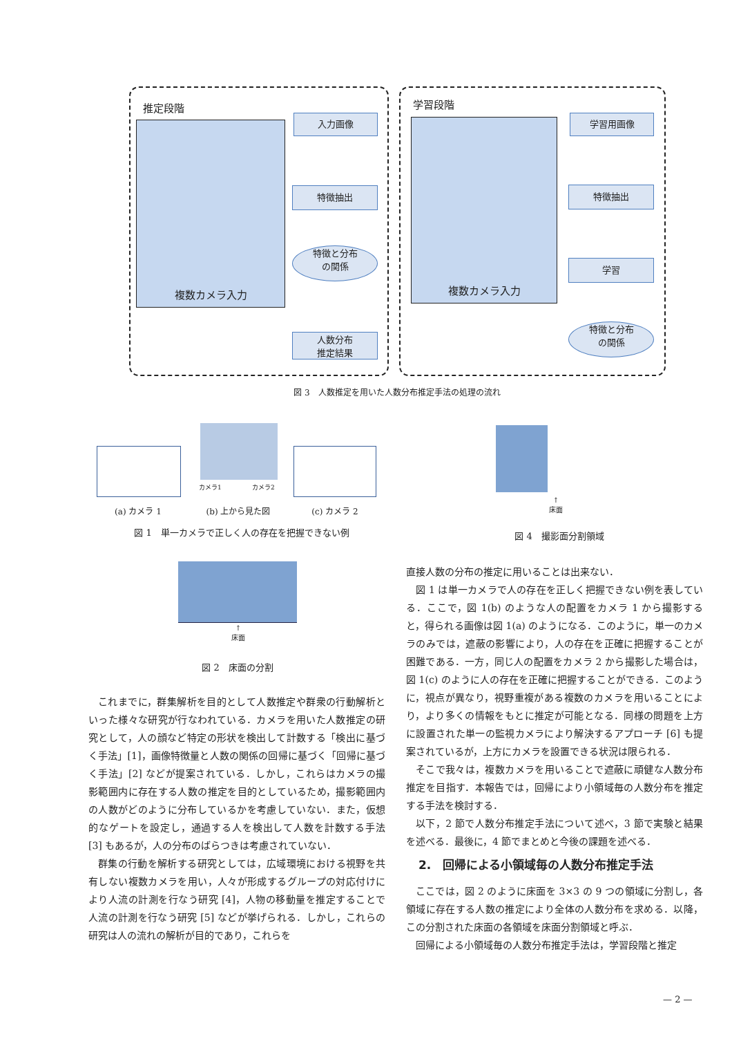推定段階 学習段階
複数カメラ入力 複数カメラ入力
入力画像
特徴抽出
特徴と分布
の関係
人数分布
推定結果
学習用画像
特徴抽出
学習
特徴と分布
の関係
図 3　人数推定を用いた人数分布推定手法の処理の流れ
カメラ1 カメラ2
(a) カメラ 1 (b) 上から見た図 (c) カメラ 2
図 1　単一カメラで正しく人の存在を把握できない例
↑
床面
図 2　床面の分割
↑
床面
図 4　撮影面分割領域
これまでに，群集解析を目的として人数推定や群衆の行動解析といった様々な研究が行なわれている．カメラを用いた人数推定の研究として，人の顔など特定の形状を検出して計数する「検出に基づく手法」[1]，画像特徴量と人数の関係の回帰に基づく「回帰に基づく手法」[2] などが提案されている．しかし，これらはカメラの撮影範囲内に存在する人数の推定を目的としているため，撮影範囲内の人数がどのように分布しているかを考慮していない．また，仮想的なゲートを設定し，通過する人を検出して人数を計数する手法 [3] もあるが，人の分布のばらつきは考慮されていない．
群集の行動を解析する研究としては，広域環境における視野を共有しない複数カメラを用い，人々が形成するグループの対応付けにより人流の計測を行なう研究 [4]，人物の移動量を推定することで人流の計測を行なう研究 [5] などが挙げられる．しかし，これらの研究は人の流れの解析が目的であり，これらを
直接人数の分布の推定に用いることは出来ない．
図 1 は単一カメラで人の存在を正しく把握できない例を表している．ここで，図 1(b) のような人の配置をカメラ 1 から撮影すると，得られる画像は図 1(a) のようになる．このように，単一のカメラのみでは，遮蔽の影響により，人の存在を正確に把握することが困難である．一方，同じ人の配置をカメラ 2 から撮影した場合は，図 1(c) のように人の存在を正確に把握することができる．このように，視点が異なり，視野重複がある複数のカメラを用いることにより，より多くの情報をもとに推定が可能となる．同様の問題を上方に設置された単一の監視カメラにより解決するアプローチ [6] も提案されているが，上方にカメラを設置できる状況は限られる．
そこで我々は，複数カメラを用いることで遮蔽に頑健な人数分布推定を目指す．本報告では，回帰により小領域毎の人数分布を推定する手法を検討する．
以下，2 節で人数分布推定手法について述べ，3 節で実験と結果を述べる．最後に，4 節でまとめと今後の課題を述べる．
2.　回帰による小領域毎の人数分布推定手法
ここでは，図 2 のように床面を 3×3 の 9 つの領域に分割し，各領域に存在する人数の推定により全体の人数分布を求める．以降，この分割された床面の各領域を床面分割領域と呼ぶ．
回帰による小領域毎の人数分布推定手法は，学習段階と推定
— 2 —